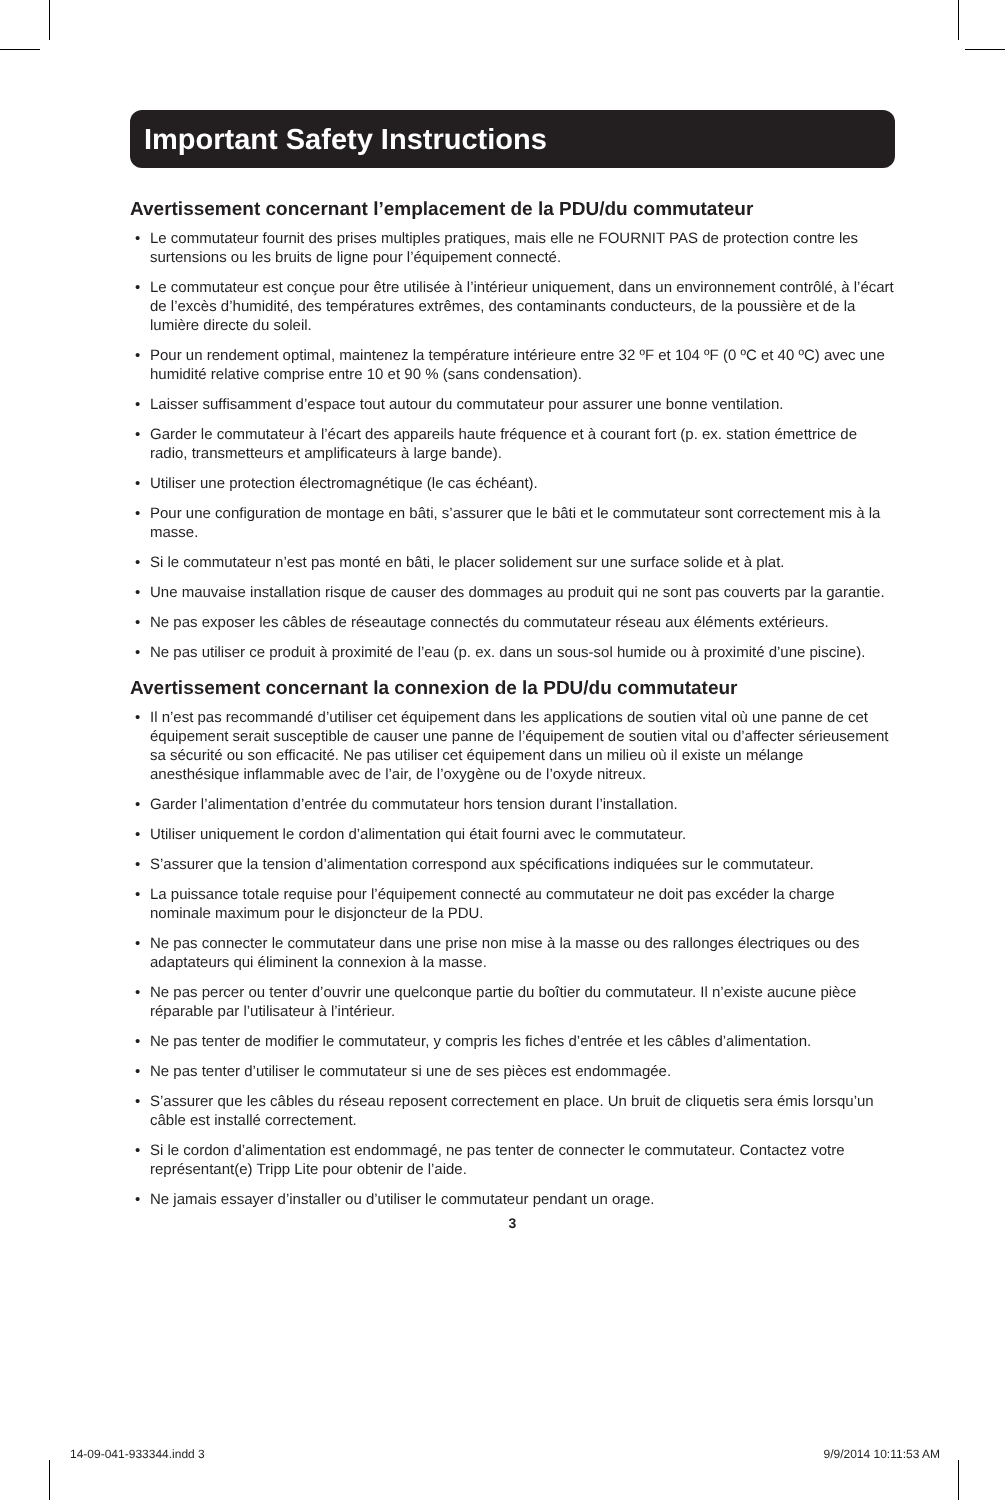Important Safety Instructions
Avertissement concernant l’emplacement de la PDU/du commutateur
• Le commutateur fournit des prises multiples pratiques, mais elle ne FOURNIT PAS de protection contre les surtensions ou les bruits de ligne pour l’équipement connecté.
• Le commutateur est conçue pour être utilisée à l’intérieur uniquement, dans un environnement contrôlé, à l’écart de l’excès d’humidité, des températures extrêmes, des contaminants conducteurs, de la poussière et de la lumière directe du soleil.
• Pour un rendement optimal, maintenez la température intérieure entre 32 ºF et 104 ºF (0 ºC et 40 ºC) avec une humidité relative comprise entre 10 et 90 % (sans condensation).
• Laisser suffisamment d’espace tout autour du commutateur pour assurer une bonne ventilation.
• Garder le commutateur à l’écart des appareils haute fréquence et à courant fort (p. ex. station émettrice de radio, transmetteurs et amplificateurs à large bande).
• Utiliser une protection électromagnétique (le cas échéant).
• Pour une configuration de montage en bâti, s’assurer que le bâti et le commutateur sont correctement mis à la masse.
• Si le commutateur n’est pas monté en bâti, le placer solidement sur une surface solide et à plat.
• Une mauvaise installation risque de causer des dommages au produit qui ne sont pas couverts par la garantie.
• Ne pas exposer les câbles de réseautage connectés du commutateur réseau aux éléments extérieurs.
• Ne pas utiliser ce produit à proximité de l’eau (p. ex. dans un sous-sol humide ou à proximité d’une piscine).
Avertissement concernant la connexion de la PDU/du commutateur
• Il n’est pas recommandé d’utiliser cet équipement dans les applications de soutien vital où une panne de cet équipement serait susceptible de causer une panne de l’équipement de soutien vital ou d’affecter sérieusement sa sécurité ou son efficacité. Ne pas utiliser cet équipement dans un milieu où il existe un mélange anesthésique inflammable avec de l’air, de l’oxygène ou de l’oxyde nitreux.
• Garder l’alimentation d’entrée du commutateur hors tension durant l’installation.
• Utiliser uniquement le cordon d’alimentation qui était fourni avec le commutateur.
• S’assurer que la tension d’alimentation correspond aux spécifications indiquées sur le commutateur.
• La puissance totale requise pour l’équipement connecté au commutateur ne doit pas excéder la charge nominale maximum pour le disjoncteur de la PDU.
• Ne pas connecter le commutateur dans une prise non mise à la masse ou des rallonges électriques ou des adaptateurs qui éliminent la connexion à la masse.
• Ne pas percer ou tenter d’ouvrir une quelconque partie du boîtier du commutateur. Il n’existe aucune pièce réparable par l’utilisateur à l’intérieur.
• Ne pas tenter de modifier le commutateur, y compris les fiches d’entrée et les câbles d’alimentation.
• Ne pas tenter d’utiliser le commutateur si une de ses pièces est endommagée.
• S’assurer que les câbles du réseau reposent correctement en place. Un bruit de cliquetis sera émis lorsqu’un câble est installé correctement.
• Si le cordon d’alimentation est endommagé, ne pas tenter de connecter le commutateur. Contactez votre représentant(e) Tripp Lite pour obtenir de l’aide.
• Ne jamais essayer d’installer ou d’utiliser le commutateur pendant un orage.
3
14-09-041-933344.indd 3 9/9/2014 10:11:53 AM